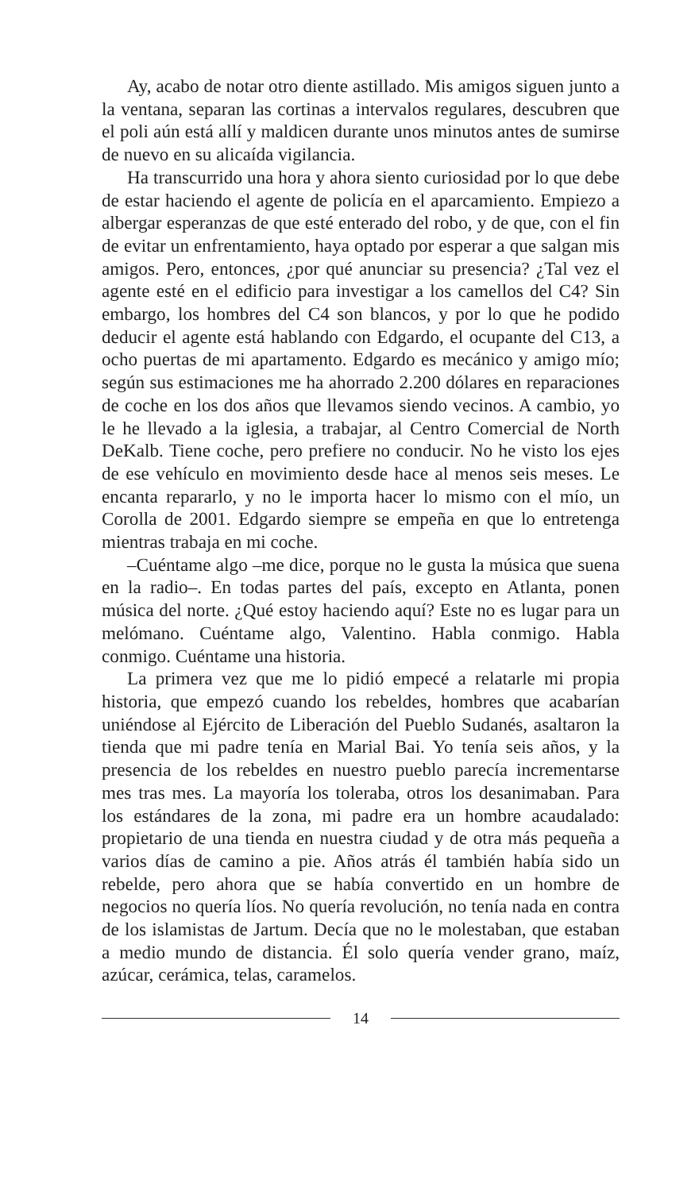Ay, acabo de notar otro diente astillado. Mis amigos siguen junto a la ventana, separan las cortinas a intervalos regulares, descubren que el poli aún está allí y maldicen durante unos minutos antes de sumirse de nuevo en su alicaída vigilancia.
Ha transcurrido una hora y ahora siento curiosidad por lo que debe de estar haciendo el agente de policía en el aparcamiento. Empiezo a albergar esperanzas de que esté enterado del robo, y de que, con el fin de evitar un enfrentamiento, haya optado por esperar a que salgan mis amigos. Pero, entonces, ¿por qué anunciar su presencia? ¿Tal vez el agente esté en el edificio para investigar a los camellos del C4? Sin embargo, los hombres del C4 son blancos, y por lo que he podido deducir el agente está hablando con Edgardo, el ocupante del C13, a ocho puertas de mi apartamento. Edgardo es mecánico y amigo mío; según sus estimaciones me ha ahorrado 2.200 dólares en reparaciones de coche en los dos años que llevamos siendo vecinos. A cambio, yo le he llevado a la iglesia, a trabajar, al Centro Comercial de North DeKalb. Tiene coche, pero prefiere no conducir. No he visto los ejes de ese vehículo en movimiento desde hace al menos seis meses. Le encanta repararlo, y no le importa hacer lo mismo con el mío, un Corolla de 2001. Edgardo siempre se empeña en que lo entretenga mientras trabaja en mi coche.
–Cuéntame algo –me dice, porque no le gusta la música que suena en la radio–. En todas partes del país, excepto en Atlanta, ponen música del norte. ¿Qué estoy haciendo aquí? Este no es lugar para un melómano. Cuéntame algo, Valentino. Habla conmigo. Habla conmigo. Cuéntame una historia.
La primera vez que me lo pidió empecé a relatarle mi propia historia, que empezó cuando los rebeldes, hombres que acabarían uniéndose al Ejército de Liberación del Pueblo Sudanés, asaltaron la tienda que mi padre tenía en Marial Bai. Yo tenía seis años, y la presencia de los rebeldes en nuestro pueblo parecía incrementarse mes tras mes. La mayoría los toleraba, otros los desanimaban. Para los estándares de la zona, mi padre era un hombre acaudalado: propietario de una tienda en nuestra ciudad y de otra más pequeña a varios días de camino a pie. Años atrás él también había sido un rebelde, pero ahora que se había convertido en un hombre de negocios no quería líos. No quería revolución, no tenía nada en contra de los islamistas de Jartum. Decía que no le molestaban, que estaban a medio mundo de distancia. Él solo quería vender grano, maíz, azúcar, cerámica, telas, caramelos.
14